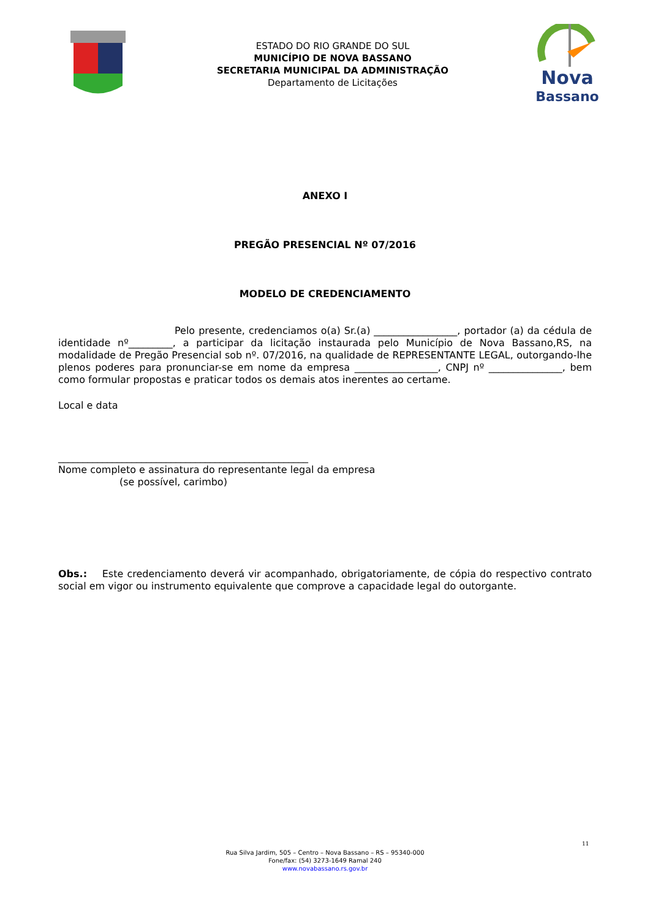ESTADO DO RIO GRANDE DO SUL
MUNICÍPIO DE NOVA BASSANO
SECRETARIA MUNICIPAL DA ADMINISTRAÇÃO
Departamento de Licitações
Nova
Bassano
ANEXO I
PREGÃO PRESENCIAL Nº 07/2016
MODELO DE CREDENCIAMENTO
Pelo presente, credenciamos o(a) Sr.(a) _________________, portador (a) da cédula de identidade nº_________, a participar da licitação instaurada pelo Município de Nova Bassano,RS, na modalidade de Pregão Presencial sob nº. 07/2016, na qualidade de REPRESENTANTE LEGAL, outorgando-lhe plenos poderes para pronunciar-se em nome da empresa _________________, CNPJ nº _______________, bem como formular propostas e praticar todos os demais atos inerentes ao certame.
Local e data
___________________________________________________
Nome completo e assinatura do representante legal da empresa
(se possível, carimbo)
Obs.: Este credenciamento deverá vir acompanhado, obrigatoriamente, de cópia do respectivo contrato social em vigor ou instrumento equivalente que comprove a capacidade legal do outorgante.
11
Rua Silva Jardim, 505 – Centro – Nova Bassano – RS – 95340-000
Fone/fax: (54) 3273-1649 Ramal 240
www.novabassano.rs.gov.br